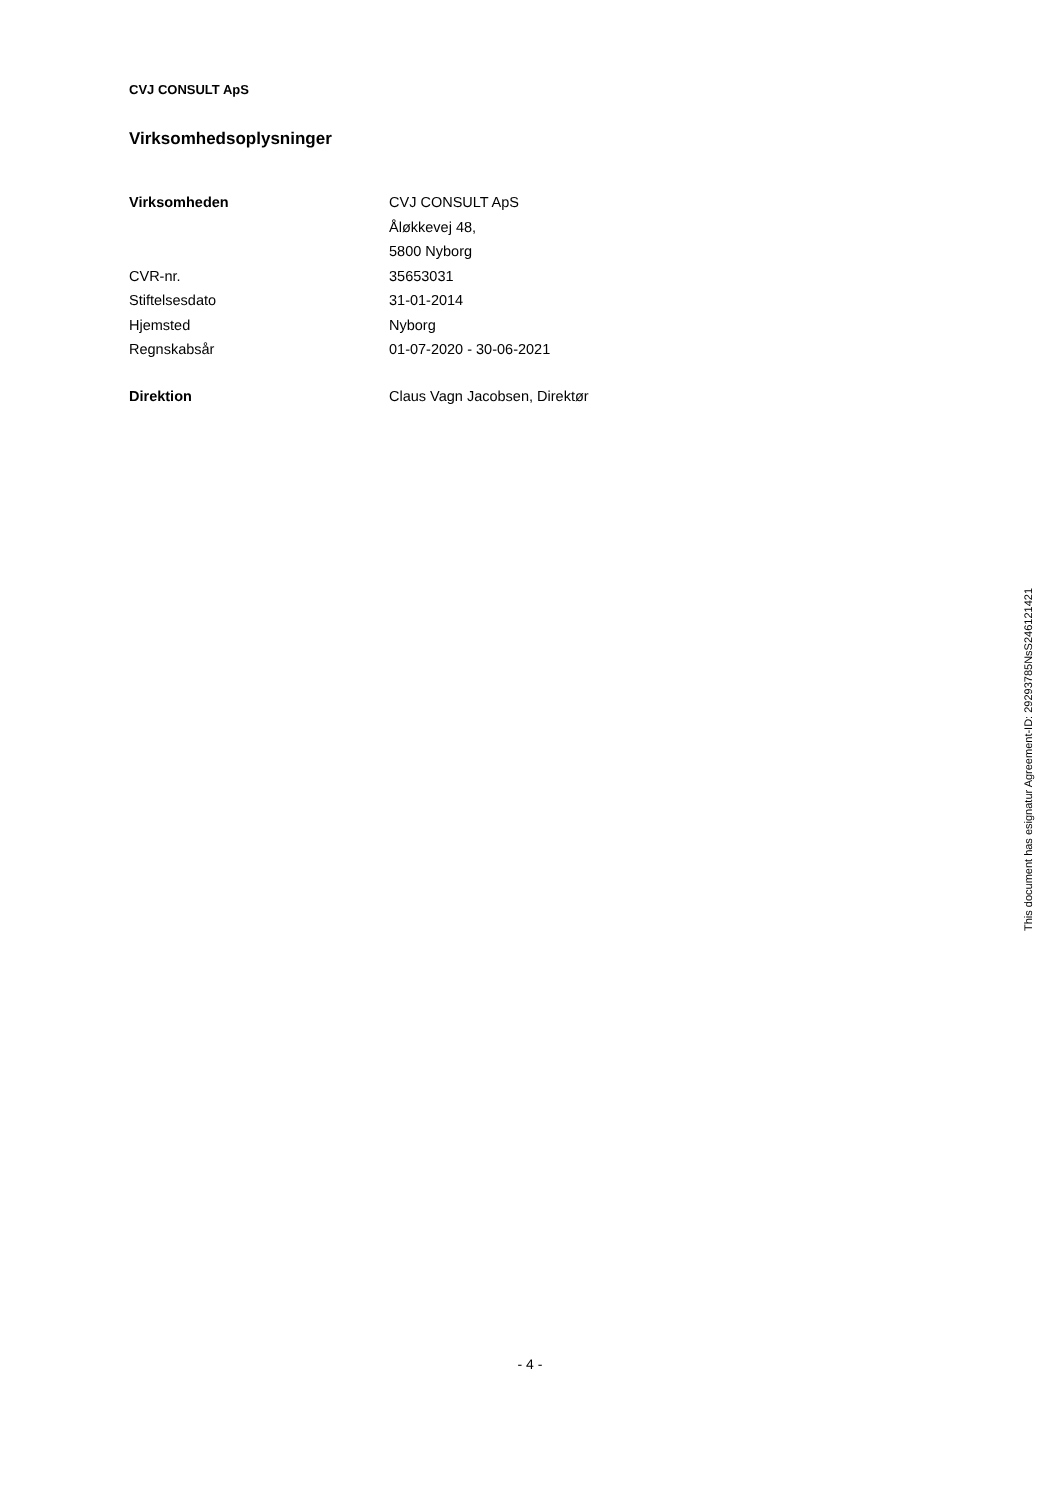CVJ CONSULT ApS
Virksomhedsoplysninger
| Virksomheden | CVJ CONSULT ApS |
| | Åløkkevej 48, |
| | 5800 Nyborg |
| CVR-nr. | 35653031 |
| Stiftelsesdato | 31-01-2014 |
| Hjemsted | Nyborg |
| Regnskabsår | 01-07-2020 - 30-06-2021 |
| Direktion | Claus Vagn Jacobsen, Direktør |
This document has esignatur Agreement-ID: 29293785NsS246121421
- 4 -